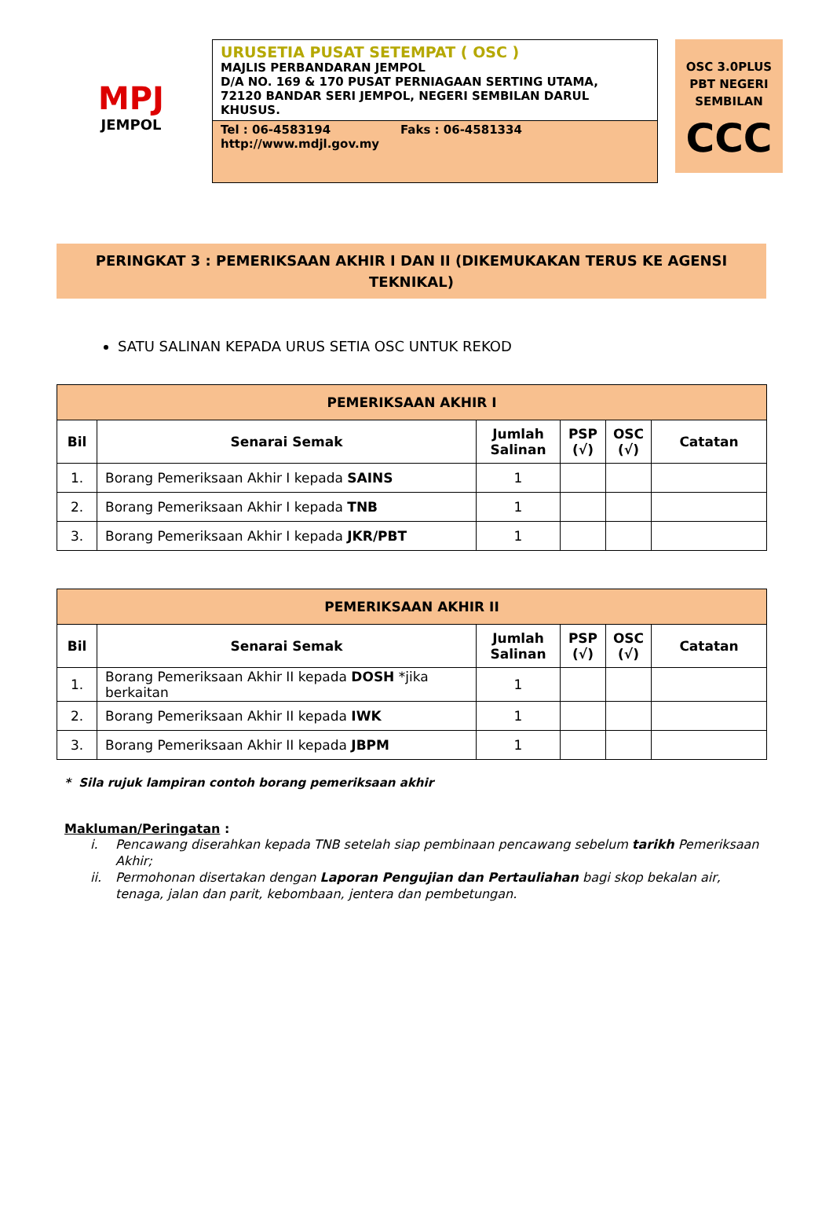MPJ
JEMPOL
URUSETIA PUSAT SETEMPAT ( OSC )
MAJLIS PERBANDARAN JEMPOL
D/A NO. 169 & 170 PUSAT PERNIAGAAN SERTING UTAMA,
72120 BANDAR SERI JEMPOL, NEGERI SEMBILAN DARUL KHUSUS.
Tel : 06-4583194 Faks : 06-4581334
http://www.mdjl.gov.my
OSC 3.0PLUS
PBT NEGERI
SEMBILAN
CCC
PERINGKAT 3 : PEMERIKSAAN AKHIR I DAN II (DIKEMUKAKAN TERUS KE AGENSI
TEKNIKAL)
SATU SALINAN KEPADA URUS SETIA OSC UNTUK REKOD
| PEMERIKSAAN AKHIR I | | | | | |
| --- | --- | --- | --- | --- | --- |
| Bil | Senarai Semak | Jumlah Salinan | PSP (√) | OSC (√) | Catatan |
| 1. | Borang Pemeriksaan Akhir I kepada SAINS | 1 | | | |
| 2. | Borang Pemeriksaan Akhir I kepada TNB | 1 | | | |
| 3. | Borang Pemeriksaan Akhir I kepada JKR/PBT | 1 | | | |
| PEMERIKSAAN AKHIR II | | | | | |
| --- | --- | --- | --- | --- | --- |
| Bil | Senarai Semak | Jumlah Salinan | PSP (√) | OSC (√) | Catatan |
| 1. | Borang Pemeriksaan Akhir II kepada DOSH *jika berkaitan | 1 | | | |
| 2. | Borang Pemeriksaan Akhir II kepada IWK | 1 | | | |
| 3. | Borang Pemeriksaan Akhir II kepada JBPM | 1 | | | |
* Sila rujuk lampiran contoh borang pemeriksaan akhir
Makluman/Peringatan :
i. Pencawang diserahkan kepada TNB setelah siap pembinaan pencawang sebelum tarikh Pemeriksaan Akhir;
ii. Permohonan disertakan dengan Laporan Pengujian dan Pertauliahan bagi skop bekalan air, tenaga, jalan dan parit, kebombaan, jentera dan pembetungan.